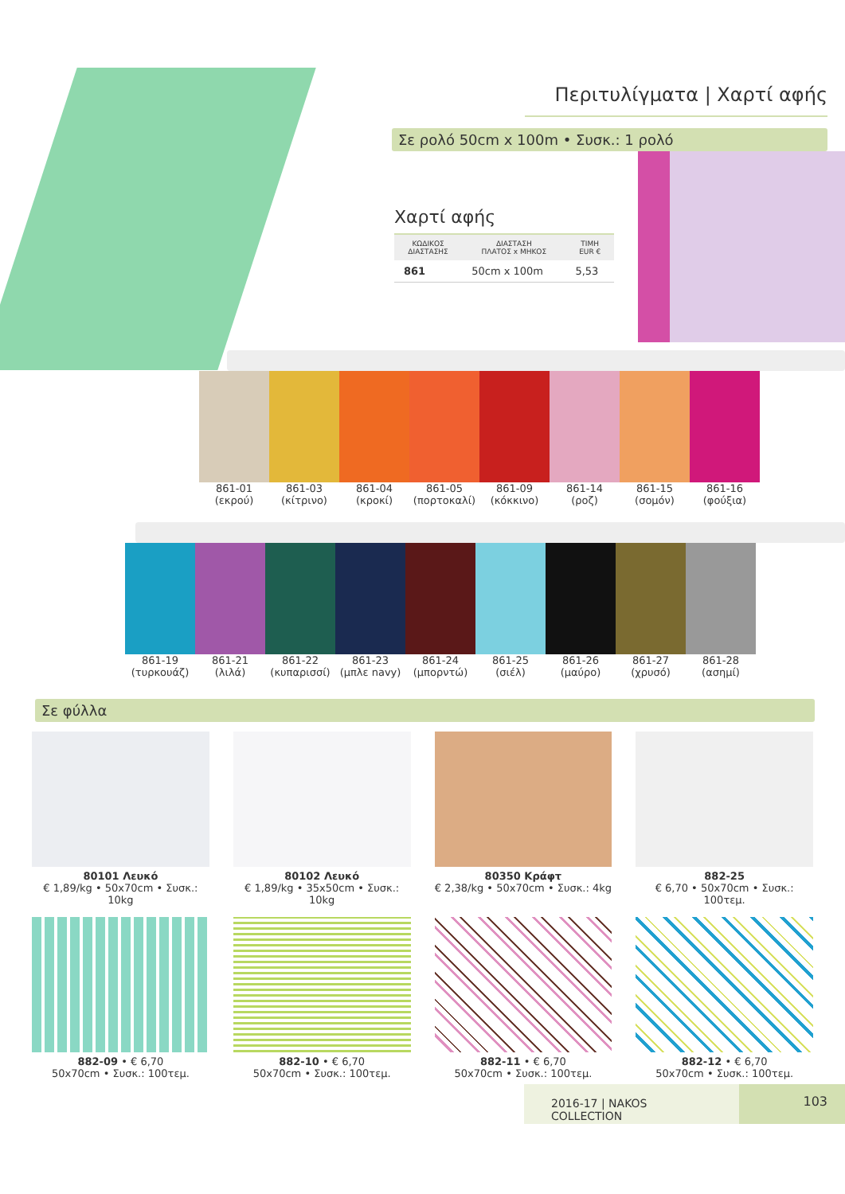Περιτυλίγματα | Χαρτί αφής
Σε ρολό 50cm x 100m • Συσκ.: 1 ρολό
Χαρτί αφής
| ΚΩΔΙΚΟΣ ΔΙΑΣΤΑΣΗΣ | ΔΙΑΣΤΑΣΗ ΠΛΑΤΟΣ x ΜΗΚΟΣ | ΤΙΜΗ EUR € |
| --- | --- | --- |
| 861 | 50cm x 100m | 5,53 |
861-01
(εκρού)
861-03
(κίτρινο)
861-04
(κροκί)
861-05
(πορτοκαλί)
861-09
(κόκκινο)
861-14
(ροζ)
861-15
(σομόν)
861-16
(φούξια)
861-19
(τυρκουάζ)
861-21
(λιλά)
861-22
(κυπαρισσί)
861-23
(μπλε navy)
861-24
(μπορντώ)
861-25
(σιέλ)
861-26
(μαύρο)
861-27
(χρυσό)
861-28
(ασημί)
Σε φύλλα
80101 Λευκό
€ 1,89/kg • 50x70cm • Συσκ.: 10kg
80102 Λευκό
€ 1,89/kg • 35x50cm • Συσκ.: 10kg
80350 Κράφτ
€ 2,38/kg • 50x70cm • Συσκ.: 4kg
882-25
€ 6,70 • 50x70cm • Συσκ.: 100τεμ.
882-09 • € 6,70
50x70cm • Συσκ.: 100τεμ.
882-10 • € 6,70
50x70cm • Συσκ.: 100τεμ.
882-11 • € 6,70
50x70cm • Συσκ.: 100τεμ.
882-12 • € 6,70
50x70cm • Συσκ.: 100τεμ.
2016-17 | NAKOS COLLECTION
103